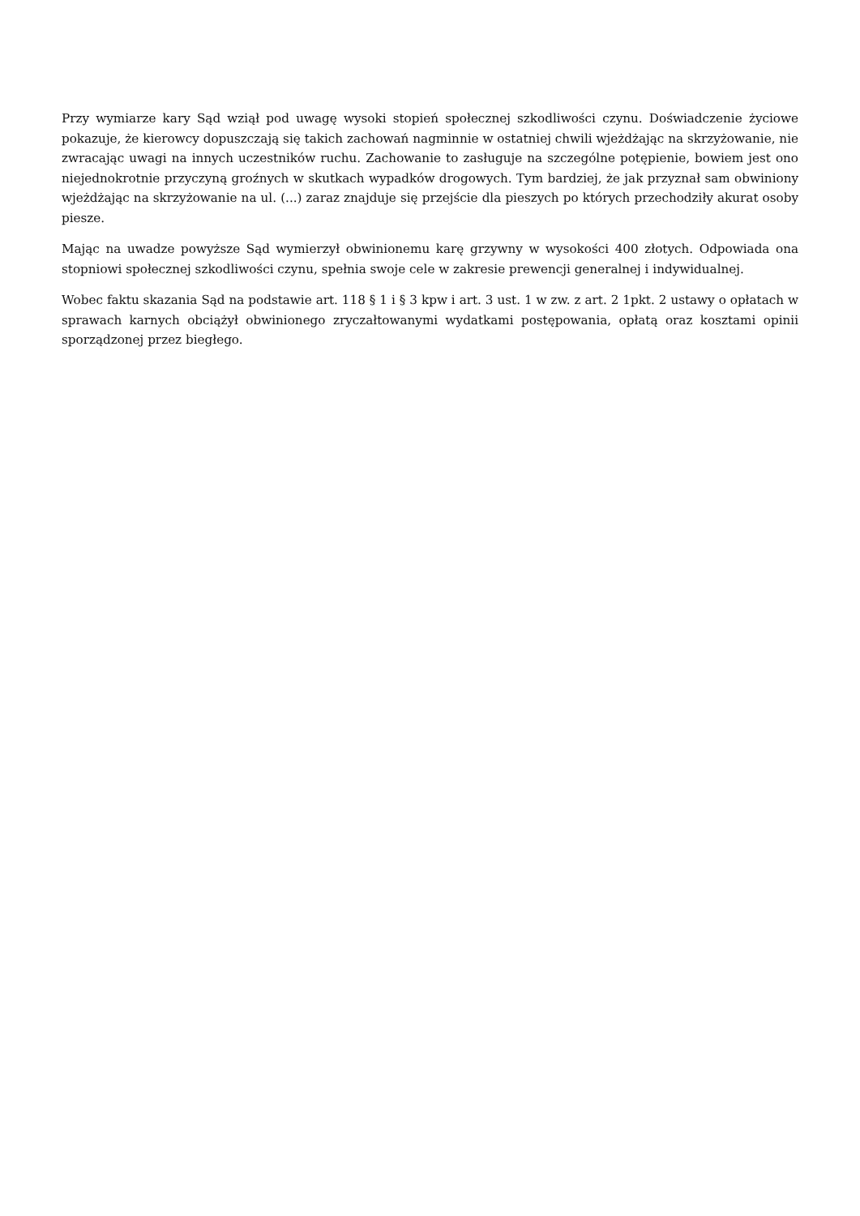Przy wymiarze kary Sąd wziął pod uwagę wysoki stopień społecznej szkodliwości czynu. Doświadczenie życiowe pokazuje, że kierowcy dopuszczają się takich zachowań nagminnie w ostatniej chwili wjeżdżając na skrzyżowanie, nie zwracając uwagi na innych uczestników ruchu. Zachowanie to zasługuje na szczególne potępienie, bowiem jest ono niejednokrotnie przyczyną groźnych w skutkach wypadków drogowych. Tym bardziej, że jak przyznał sam obwiniony wjeżdżając na skrzyżowanie na ul. (...) zaraz znajduje się przejście dla pieszych po których przechodziły akurat osoby piesze.
Mając na uwadze powyższe Sąd wymierzył obwinionemu karę grzywny w wysokości 400 złotych. Odpowiada ona stopniowi społecznej szkodliwości czynu, spełnia swoje cele w zakresie prewencji generalnej i indywidualnej.
Wobec faktu skazania Sąd na podstawie art. 118 § 1 i § 3 kpw i art. 3 ust. 1 w zw. z art. 2 1pkt. 2 ustawy o opłatach w sprawach karnych obciążył obwinionego zryczałtowanymi wydatkami postępowania, opłatą oraz kosztami opinii sporządzonej przez biegłego.